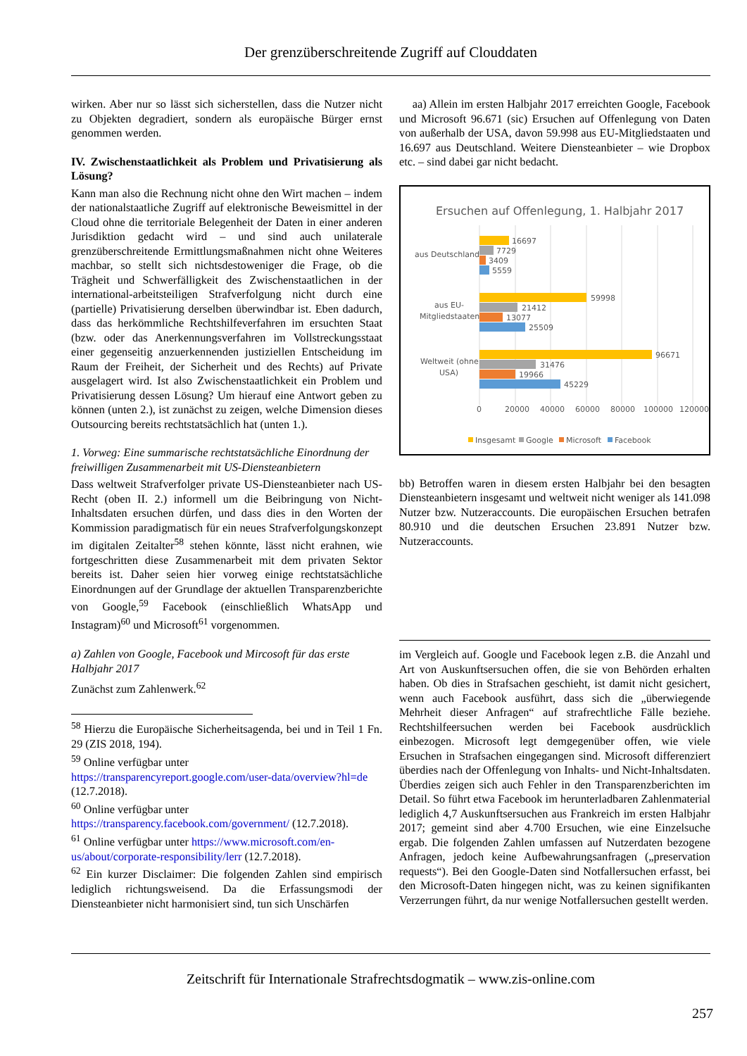Der grenzüberschreitende Zugriff auf Clouddaten
wirken. Aber nur so lässt sich sicherstellen, dass die Nutzer nicht zu Objekten degradiert, sondern als europäische Bürger ernst genommen werden.
IV. Zwischenstaatlichkeit als Problem und Privatisierung als Lösung?
Kann man also die Rechnung nicht ohne den Wirt machen – indem der nationalstaatliche Zugriff auf elektronische Beweismittel in der Cloud ohne die territoriale Belegenheit der Daten in einer anderen Jurisdiktion gedacht wird – und sind auch unilaterale grenzüberschreitende Ermittlungsmaßnahmen nicht ohne Weiteres machbar, so stellt sich nichtsdestoweniger die Frage, ob die Trägheit und Schwerfälligkeit des Zwischenstaatlichen in der international-arbeitsteiligen Strafverfolgung nicht durch eine (partielle) Privatisierung derselben überwindbar ist. Eben dadurch, dass das herkömmliche Rechtshilfeverfahren im ersuchten Staat (bzw. oder das Anerkennungsverfahren im Vollstreckungsstaat einer gegenseitig anzuerkennenden justiziellen Entscheidung im Raum der Freiheit, der Sicherheit und des Rechts) auf Private ausgelagert wird. Ist also Zwischenstaatlichkeit ein Problem und Privatisierung dessen Lösung? Um hierauf eine Antwort geben zu können (unten 2.), ist zunächst zu zeigen, welche Dimension dieses Outsourcing bereits rechtstatsächlich hat (unten 1.).
1. Vorweg: Eine summarische rechtstatsächliche Einordnung der freiwilligen Zusammenarbeit mit US-Diensteanbietern
Dass weltweit Strafverfolger private US-Diensteanbieter nach US-Recht (oben II. 2.) informell um die Beibringung von Nicht-Inhaltsdaten ersuchen dürfen, und dass dies in den Worten der Kommission paradigmatisch für ein neues Strafverfolgungskonzept im digitalen Zeitalter<sup>58</sup> stehen könnte, lässt nicht erahnen, wie fortgeschritten diese Zusammenarbeit mit dem privaten Sektor bereits ist. Daher seien hier vorweg einige rechtstatsächliche Einordnungen auf der Grundlage der aktuellen Transparenzberichte von Google,<sup>59</sup> Facebook (einschließlich WhatsApp und Instagram)<sup>60</sup> und Microsoft<sup>61</sup> vorgenommen.
a) Zahlen von Google, Facebook und Mircosoft für das erste Halbjahr 2017
Zunächst zum Zahlenwerk.<sup>62</sup>
<sup>58</sup> Hierzu die Europäische Sicherheitsagenda, bei und in Teil 1 Fn. 29 (ZIS 2018, 194).
<sup>59</sup> Online verfügbar unter https://transparencyreport.google.com/user-data/overview?hl=de (12.7.2018).
<sup>60</sup> Online verfügbar unter https://transparency.facebook.com/government/ (12.7.2018).
<sup>61</sup> Online verfügbar unter https://www.microsoft.com/en-us/about/corporate-responsibility/lerr (12.7.2018).
<sup>62</sup> Ein kurzer Disclaimer: Die folgenden Zahlen sind empirisch lediglich richtungsweisend. Da die Erfassungsmodi der Diensteanbieter nicht harmonisiert sind, tun sich Unschärfen
aa) Allein im ersten Halbjahr 2017 erreichten Google, Facebook und Microsoft 96.671 (sic) Ersuchen auf Offenlegung von Daten von außerhalb der USA, davon 59.998 aus EU-Mitgliedstaaten und 16.697 aus Deutschland. Weitere Diensteanbieter – wie Dropbox etc. – sind dabei gar nicht bedacht.
Ersuchen auf Offenlegung, 1. Halbjahr 2017
16697
7729
3409
5559
aus Deutschland
59998
21412
13077
25509
aus EU-
Mitgliedstaaten
96671
31476
19966
45229
Weltweit (ohne
USA)
0
20000
40000
60000
80000
100000
120000
Insgesamt
Google
Microsoft
Facebook
bb) Betroffen waren in diesem ersten Halbjahr bei den besagten Diensteanbietern insgesamt und weltweit nicht weniger als 141.098 Nutzer bzw. Nutzeraccounts. Die europäischen Ersuchen betrafen 80.910 und die deutschen Ersuchen 23.891 Nutzer bzw. Nutzeraccounts.
im Vergleich auf. Google und Facebook legen z.B. die Anzahl und Art von Auskunftsersuchen offen, die sie von Behörden erhalten haben. Ob dies in Strafsachen geschieht, ist damit nicht gesichert, wenn auch Facebook ausführt, dass sich die „überwiegende Mehrheit dieser Anfragen“ auf strafrechtliche Fälle beziehe. Rechtshilfeersuchen werden bei Facebook ausdrücklich einbezogen. Microsoft legt demgegenüber offen, wie viele Ersuchen in Strafsachen eingegangen sind. Microsoft differenziert überdies nach der Offenlegung von Inhalts- und Nicht-Inhaltsdaten. Überdies zeigen sich auch Fehler in den Transparenzberichten im Detail. So führt etwa Facebook im herunterladbaren Zahlenmaterial lediglich 4,7 Auskunftsersuchen aus Frankreich im ersten Halbjahr 2017; gemeint sind aber 4.700 Ersuchen, wie eine Einzelsuche ergab. Die folgenden Zahlen umfassen auf Nutzerdaten bezogene Anfragen, jedoch keine Aufbewahrungsanfragen („preservation requests“). Bei den Google-Daten sind Notfallersuchen erfasst, bei den Microsoft-Daten hingegen nicht, was zu keinen signifikanten Verzerrungen führt, da nur wenige Notfallersuchen gestellt werden.
Zeitschrift für Internationale Strafrechtsdogmatik – www.zis-online.com
257